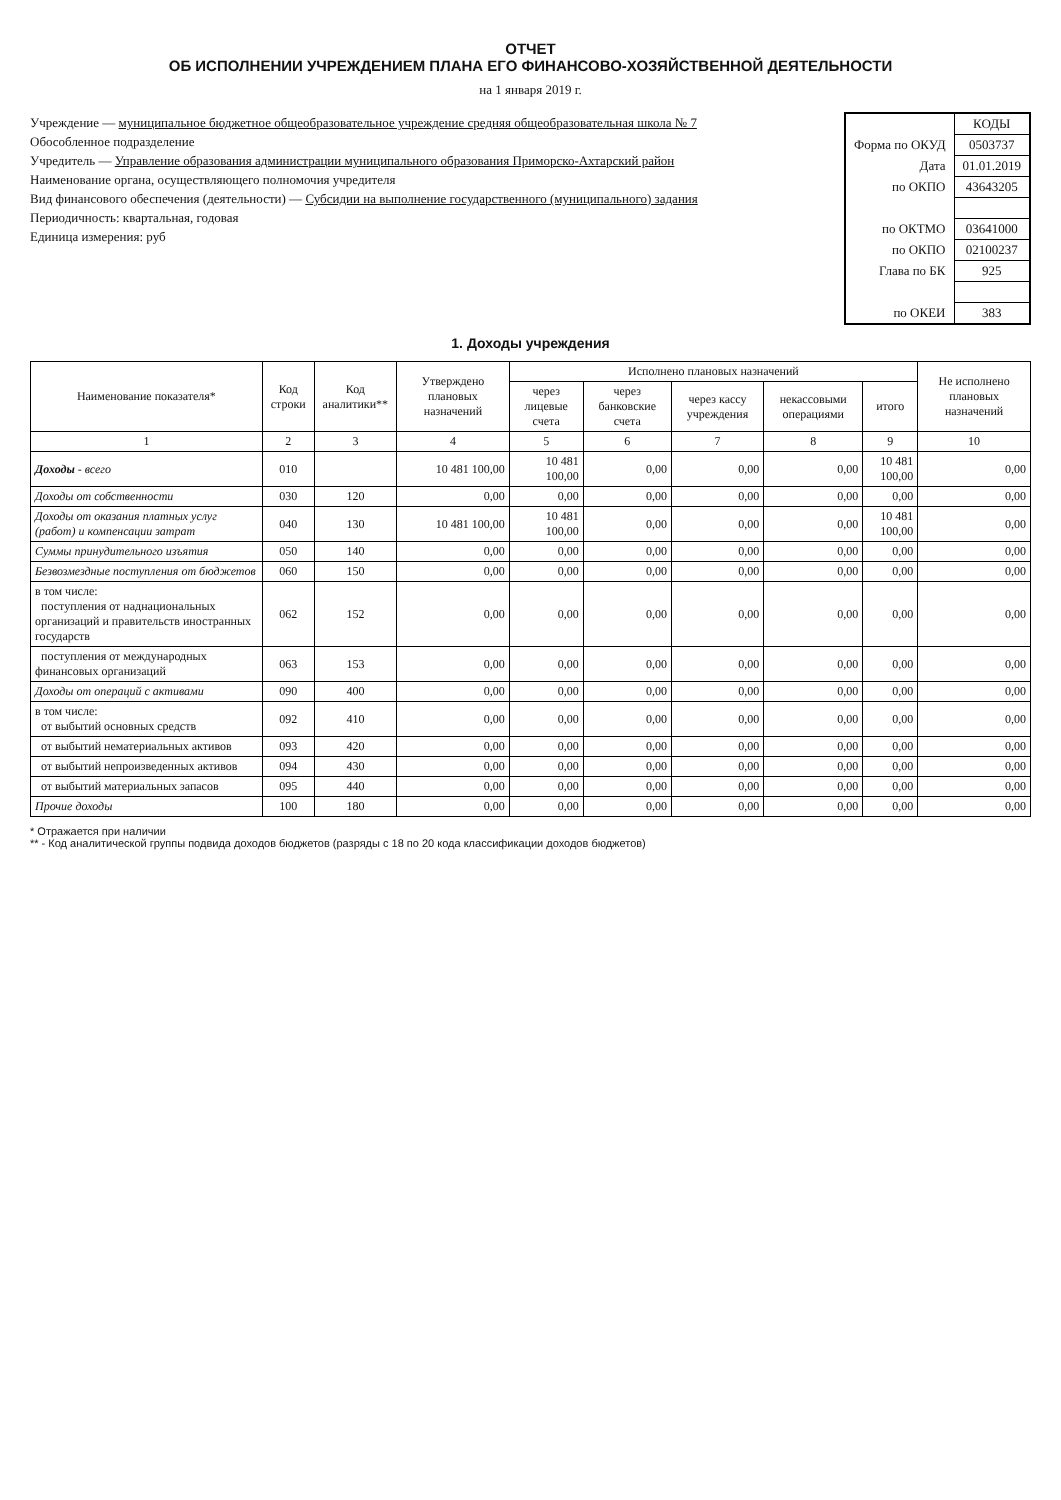ОТЧЕТ
ОБ ИСПОЛНЕНИИ УЧРЕЖДЕНИЕМ ПЛАНА ЕГО ФИНАНСОВО-ХОЗЯЙСТВЕННОЙ ДЕЯТЕЛЬНОСТИ
на 1 января 2019 г.
Учреждение — муниципальное бюджетное общеобразовательное учреждение средняя общеобразовательная школа № 7
Обособленное подразделение
Учредитель — Управление образования администрации муниципального образования Приморско-Ахтарский район
Наименование органа, осуществляющего полномочия учредителя
Вид финансового обеспечения (деятельности) — Субсидии на выполнение государственного (муниципального) задания
Периодичность: квартальная, годовая
Единица измерения: руб
| | КОДЫ |
| Форма по ОКУД | 0503737 |
| Дата | 01.01.2019 |
| по ОКПО | 43643205 |
| по ОКТМО | 03641000 |
| по ОКПО | 02100237 |
| Глава по БК | 925 |
| по ОКЕИ | 383 |
1. Доходы учреждения
| Наименование показателя* | Код строки | Код аналитики** | Утверждено плановых назначений | Исполнено плановых назначений | | | | | Не исполнено плановых назначений |
| --- | --- | --- | --- | --- | --- | --- | --- | --- | --- |
| | | | | через лицевые счета | через банковские счета | через кассу учреждения | некассовыми операциями | итого | |
| 1 | 2 | 3 | 4 | 5 | 6 | 7 | 8 | 9 | 10 |
| Доходы - всего | 010 | | 10 481 100,00 | 10 481 100,00 | 0,00 | 0,00 | 0,00 | 10 481 100,00 | 0,00 |
| Доходы от собственности | 030 | 120 | 0,00 | 0,00 | 0,00 | 0,00 | 0,00 | 0,00 | 0,00 |
| Доходы от оказания платных услуг (работ) и компенсации затрат | 040 | 130 | 10 481 100,00 | 10 481 100,00 | 0,00 | 0,00 | 0,00 | 10 481 100,00 | 0,00 |
| Суммы принудительного изъятия | 050 | 140 | 0,00 | 0,00 | 0,00 | 0,00 | 0,00 | 0,00 | 0,00 |
| Безвозмездные поступления от бюджетов | 060 | 150 | 0,00 | 0,00 | 0,00 | 0,00 | 0,00 | 0,00 | 0,00 |
| в том числе: поступления от наднациональных организаций и правительств иностранных государств | 062 | 152 | 0,00 | 0,00 | 0,00 | 0,00 | 0,00 | 0,00 | 0,00 |
| поступления от международных финансовых организаций | 063 | 153 | 0,00 | 0,00 | 0,00 | 0,00 | 0,00 | 0,00 | 0,00 |
| Доходы от операций с активами | 090 | 400 | 0,00 | 0,00 | 0,00 | 0,00 | 0,00 | 0,00 | 0,00 |
| в том числе: от выбытий основных средств | 092 | 410 | 0,00 | 0,00 | 0,00 | 0,00 | 0,00 | 0,00 | 0,00 |
| от выбытий нематериальных активов | 093 | 420 | 0,00 | 0,00 | 0,00 | 0,00 | 0,00 | 0,00 | 0,00 |
| от выбытий непроизведенных активов | 094 | 430 | 0,00 | 0,00 | 0,00 | 0,00 | 0,00 | 0,00 | 0,00 |
| от выбытий материальных запасов | 095 | 440 | 0,00 | 0,00 | 0,00 | 0,00 | 0,00 | 0,00 | 0,00 |
| Прочие доходы | 100 | 180 | 0,00 | 0,00 | 0,00 | 0,00 | 0,00 | 0,00 | 0,00 |
* Отражается при наличии
** - Код аналитической группы подвида доходов бюджетов (разряды с 18 по 20 кода классификации доходов бюджетов)